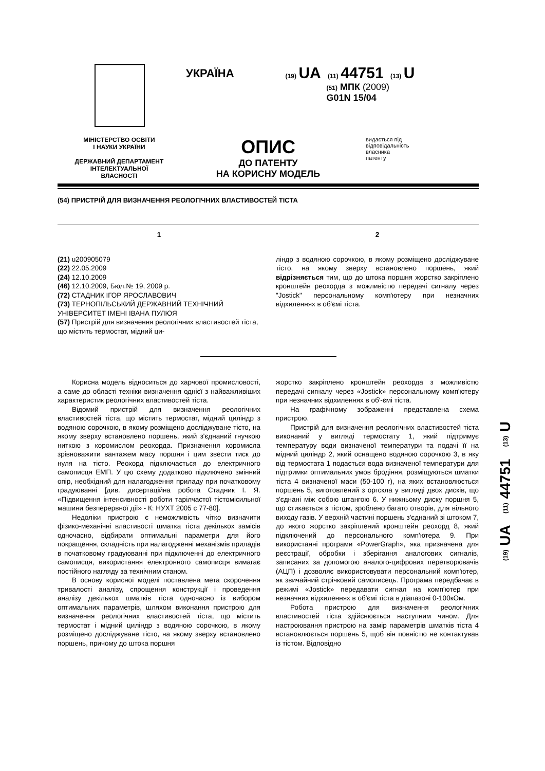УКРАЇНА
(19) UA (11) 44751 (13) U
(51) МПК (2009)
G01N 15/04
МІНІСТЕРСТВО ОСВІТИ
І НАУКИ УКРАЇНИ
ДЕРЖАВНИЙ ДЕПАРТАМЕНТ
ІНТЕЛЕКТУАЛЬНОЇ
ВЛАСНОСТІ
ОПИС
ДО ПАТЕНТУ
НА КОРИСНУ МОДЕЛЬ
видається під
відповідальність
власника
патенту
(54) ПРИСТРІЙ ДЛЯ ВИЗНАЧЕННЯ РЕОЛОГІЧНИХ ВЛАСТИВОСТЕЙ ТІСТА
1 2
(21) u200905079
(22) 22.05.2009
(24) 12.10.2009
(46) 12.10.2009, Бюл.№ 19, 2009 р.
(72) СТАДНИК ІГОР ЯРОСЛАВОВИЧ
(73) ТЕРНОПІЛЬСЬКИЙ ДЕРЖАВНИЙ ТЕХНІЧНИЙ УНІВЕРСИТЕТ ІМЕНІ ІВАНА ПУЛЮЯ
(57) Пристрій для визначення реологічних властивостей тіста, що містить термостат, мідний ци-
ліндр з водяною сорочкою, в якому розміщено досліджуване тісто, на якому зверху встановлено поршень, який відрізняється тим, що до штока поршня жорстко закріплено кронштейн реохорда з можливістю передачі сигналу через "Jostick" персональному комп'ютеру при незначних відхиленнях в об'ємі тіста.
Корисна модель відноситься до харчової промисловості, а саме до області техніки визначення однієї з найважливіших характеристик реологічних властивостей тіста.
Відомий пристрій для визначення реологічних властивостей тіста, що містить термостат, мідний циліндр з водяною сорочкою, в якому розміщено досліджуване тісто, на якому зверху встановлено поршень, який з'єднаний гнучкою ниткою з коромислом реохорда. Призначення коромисла зрівноважити вантажем масу поршня і цим звести тиск до нуля на тісто. Реохорд підключається до електричного самописця ЕМП. У цю схему додатково підключено змінний опір, необхідний для налагодження приладу при початковому градуюванні [див. дисертаційна робота Стадник І. Я. «Підвищення інтенсивності роботи тарілчастої тістомісильної машини безперервної дії» - К: НУХТ 2005 с 77-80].
Недоліки пристрою є неможливість чітко визначити фізико-механічні властивості шматка тіста декількох замісів одночасно, відбирати оптимальні параметри для його покращення, складність при налагодженні механізмів приладів в початковому градуюванні при підключенні до електричного самописця, використання електронного самописця вимагає постійного нагляду за технічним станом.
В основу корисної моделі поставлена мета скорочення тривалості аналізу, спрощення конструкції і проведення аналізу декількох шматків тіста одночасно із вибором оптимальних параметрів, шляхом виконання пристрою для визначення реологічних властивостей тіста, що містить термостат і мідний циліндр з водяною сорочкою, в якому розміщено досліджуване тісто, на якому зверху встановлено поршень, причому до штока поршня
жорстко закріплено кронштейн реохорда з можливістю передачі сигналу через «Jostick» персональному комп'ютеру при незначних відхиленнях в об'-ємі тіста.
На графічному зображенні представлена схема пристрою.
Пристрій для визначення реологічних властивостей тіста виконаний у вигляді термостату 1, який підтримує температуру води визначеної температури та подачі її на мідний циліндр 2, який оснащено водяною сорочкою 3, в яку від термостата 1 подається вода визначеної температури для підтримки оптимальних умов бродіння, розміщуються шматки тіста 4 визначеної маси (50-100 г), на яких встановлюється поршень 5, виготовлений з оргскла у вигляді двох дисків, що з'єднані між собою штангою 6. У нижньому диску поршня 5, що стикається з тістом, зроблено багато отворів, для вільного виходу газів. У верхній частині поршень з'єднаний зі штоком 7, до якого жорстко закріплений кронштейн реохорд 8, який підключений до персонального комп'ютера 9. При використанні програми «PowerGraph», яка призначена для реєстрації, обробки і зберігання аналогових сигналів, записаних за допомогою аналого-цифрових перетворювачів (АЦП) і дозволяє використовувати персональний комп'ютер, як звичайний стрічковий самописець. Програма передбачає в режимі «Jostick» передавати сигнал на комп'ютер при незначних відхиленнях в об'ємі тіста в діапазоні 0-100кОм.
Робота пристрою для визначення реологічних властивостей тіста здійснюється наступним чином. Для настроювання пристрою на замір параметрів шматків тіста 4 встановлюється поршень 5, щоб він повністю не контактував із тістом. Відповідно
(19) UA (11) 44751 (13) U